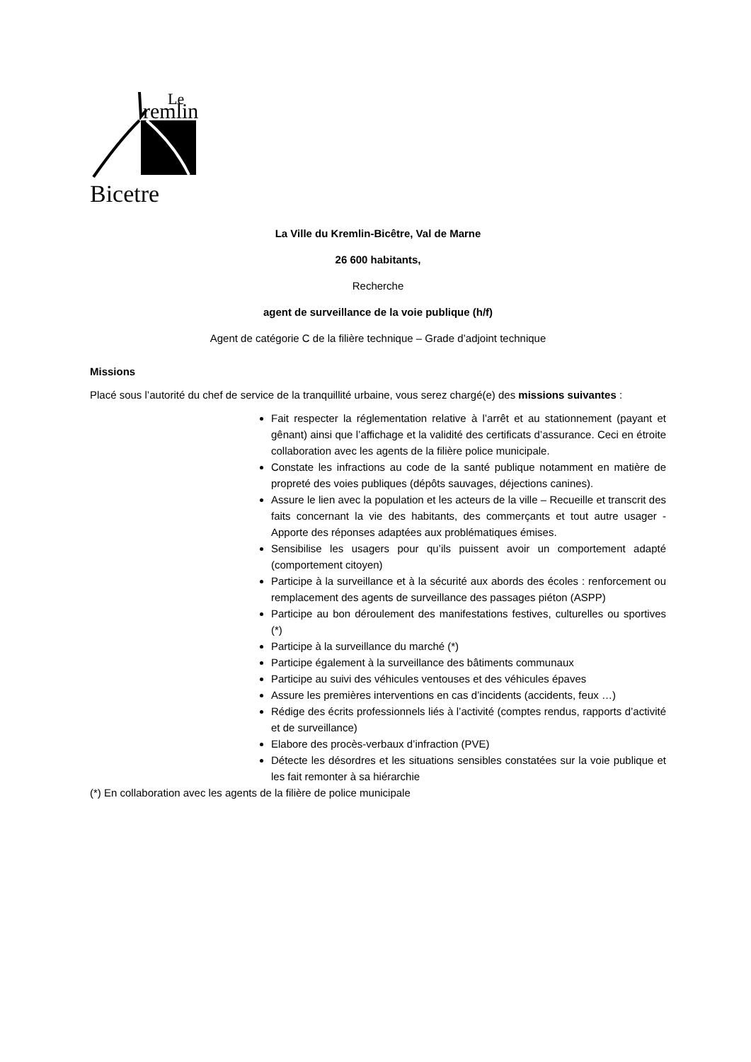Le
remlin
Bicetre
La Ville du Kremlin-Bicêtre, Val de Marne
26 600 habitants,
Recherche
agent de surveillance de la voie publique (h/f)
Agent de catégorie C de la filière technique – Grade d’adjoint technique
Missions
Placé sous l’autorité du chef de service de la tranquillité urbaine, vous serez chargé(e) des missions suivantes :
Fait respecter la réglementation relative à l’arrêt et au stationnement (payant et gênant) ainsi que l’affichage et la validité des certificats d’assurance. Ceci en étroite collaboration avec les agents de la filière police municipale.
Constate les infractions au code de la santé publique notamment en matière de propreté des voies publiques (dépôts sauvages, déjections canines).
Assure le lien avec la population et les acteurs de la ville – Recueille et transcrit des faits concernant la vie des habitants, des commerçants et tout autre usager - Apporte des réponses adaptées aux problématiques émises.
Sensibilise les usagers pour qu’ils puissent avoir un comportement adapté (comportement citoyen)
Participe à la surveillance et à la sécurité aux abords des écoles : renforcement ou remplacement des agents de surveillance des passages piéton (ASPP)
Participe au bon déroulement des manifestations festives, culturelles ou sportives (*)
Participe à la surveillance du marché (*)
Participe également à la surveillance des bâtiments communaux
Participe au suivi des véhicules ventouses et des véhicules épaves
Assure les premières interventions en cas d’incidents (accidents, feux …)
Rédige des écrits professionnels liés à l’activité (comptes rendus, rapports d’activité et de surveillance)
Elabore des procès-verbaux d’infraction (PVE)
Détecte les désordres et les situations sensibles constatées sur la voie publique et les fait remonter à sa hiérarchie
(*) En collaboration avec les agents de la filière de police municipale